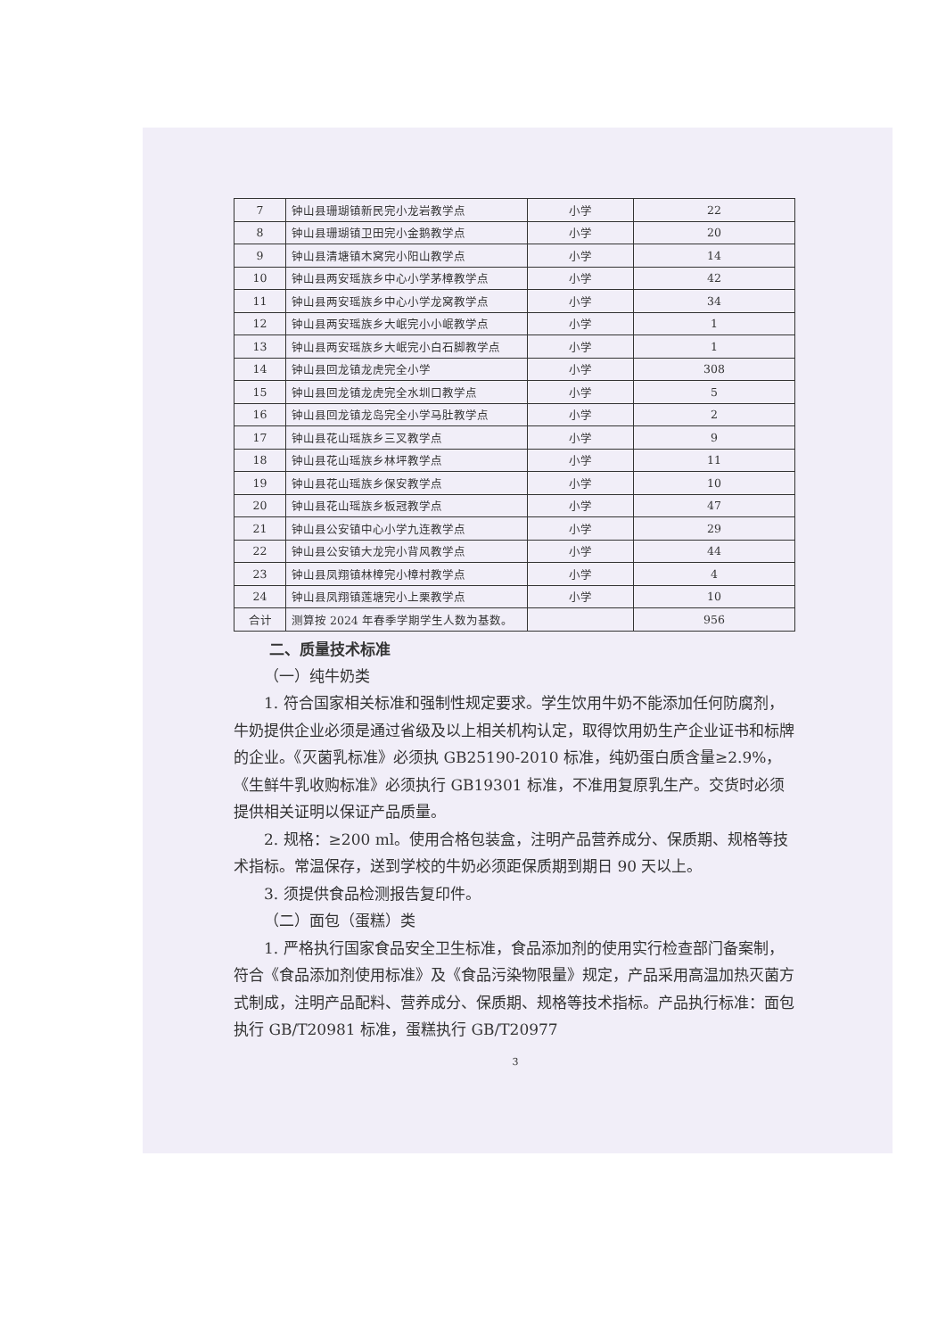| 7 | 钟山县珊瑚镇新民完小龙岩教学点 | 小学 | 22 |
| 8 | 钟山县珊瑚镇卫田完小金鹅教学点 | 小学 | 20 |
| 9 | 钟山县清塘镇木窝完小阳山教学点 | 小学 | 14 |
| 10 | 钟山县两安瑶族乡中心小学茅樟教学点 | 小学 | 42 |
| 11 | 钟山县两安瑶族乡中心小学龙窝教学点 | 小学 | 34 |
| 12 | 钟山县两安瑶族乡大岷完小小岷教学点 | 小学 | 1 |
| 13 | 钟山县两安瑶族乡大岷完小白石脚教学点 | 小学 | 1 |
| 14 | 钟山县回龙镇龙虎完全小学 | 小学 | 308 |
| 15 | 钟山县回龙镇龙虎完全水圳口教学点 | 小学 | 5 |
| 16 | 钟山县回龙镇龙岛完全小学马肚教学点 | 小学 | 2 |
| 17 | 钟山县花山瑶族乡三叉教学点 | 小学 | 9 |
| 18 | 钟山县花山瑶族乡林坪教学点 | 小学 | 11 |
| 19 | 钟山县花山瑶族乡保安教学点 | 小学 | 10 |
| 20 | 钟山县花山瑶族乡板冠教学点 | 小学 | 47 |
| 21 | 钟山县公安镇中心小学九连教学点 | 小学 | 29 |
| 22 | 钟山县公安镇大龙完小背风教学点 | 小学 | 44 |
| 23 | 钟山县凤翔镇林樟完小樟村教学点 | 小学 | 4 |
| 24 | 钟山县凤翔镇莲塘完小上栗教学点 | 小学 | 10 |
| 合计 | 测算按 2024 年春季学期学生人数为基数。 | | 956 |
二、质量技术标准
（一）纯牛奶类
1. 符合国家相关标准和强制性规定要求。学生饮用牛奶不能添加任何防腐剂，牛奶提供企业必须是通过省级及以上相关机构认定，取得饮用奶生产企业证书和标牌的企业。《灭菌乳标准》必须执 GB25190-2010 标准，纯奶蛋白质含量≥2.9%，《生鲜牛乳收购标准》必须执行 GB19301 标准，不准用复原乳生产。交货时必须提供相关证明以保证产品质量。
2. 规格：≥200 ml。使用合格包装盒，注明产品营养成分、保质期、规格等技术指标。常温保存，送到学校的牛奶必须距保质期到期日 90 天以上。
3. 须提供食品检测报告复印件。
（二）面包（蛋糕）类
1. 严格执行国家食品安全卫生标准，食品添加剂的使用实行检查部门备案制，符合《食品添加剂使用标准》及《食品污染物限量》规定，产品采用高温加热灭菌方式制成，注明产品配料、营养成分、保质期、规格等技术指标。产品执行标准：面包执行 GB/T20981 标准，蛋糕执行 GB/T20977
3